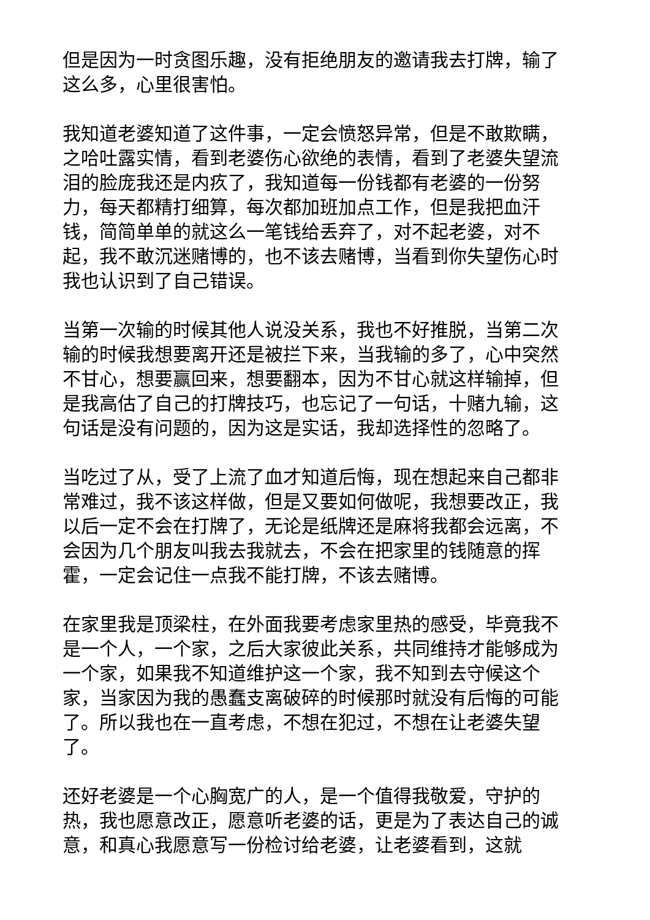但是因为一时贪图乐趣，没有拒绝朋友的邀请我去打牌，输了这么多，心里很害怕。
我知道老婆知道了这件事，一定会愤怒异常，但是不敢欺瞒，之哈吐露实情，看到老婆伤心欲绝的表情，看到了老婆失望流泪的脸庞我还是内疚了，我知道每一份钱都有老婆的一份努力，每天都精打细算，每次都加班加点工作，但是我把血汗钱，简简单单的就这么一笔钱给丢弃了，对不起老婆，对不起，我不敢沉迷赌博的，也不该去赌博，当看到你失望伤心时我也认识到了自己错误。
当第一次输的时候其他人说没关系，我也不好推脱，当第二次输的时候我想要离开还是被拦下来，当我输的多了，心中突然不甘心，想要赢回来，想要翻本，因为不甘心就这样输掉，但是我高估了自己的打牌技巧，也忘记了一句话，十赌九输，这句话是没有问题的，因为这是实话，我却选择性的忽略了。
当吃过了从，受了上流了血才知道后悔，现在想起来自己都非常难过，我不该这样做，但是又要如何做呢，我想要改正，我以后一定不会在打牌了，无论是纸牌还是麻将我都会远离，不会因为几个朋友叫我去我就去，不会在把家里的钱随意的挥霍，一定会记住一点我不能打牌，不该去赌博。
在家里我是顶梁柱，在外面我要考虑家里热的感受，毕竟我不是一个人，一个家，之后大家彼此关系，共同维持才能够成为一个家，如果我不知道维护这一个家，我不知到去守候这个家，当家因为我的愚蠢支离破碎的时候那时就没有后悔的可能了。所以我也在一直考虑，不想在犯过，不想在让老婆失望了。
还好老婆是一个心胸宽广的人，是一个值得我敬爱，守护的热，我也愿意改正，愿意听老婆的话，更是为了表达自己的诚意，和真心我愿意写一份检讨给老婆，让老婆看到，这就